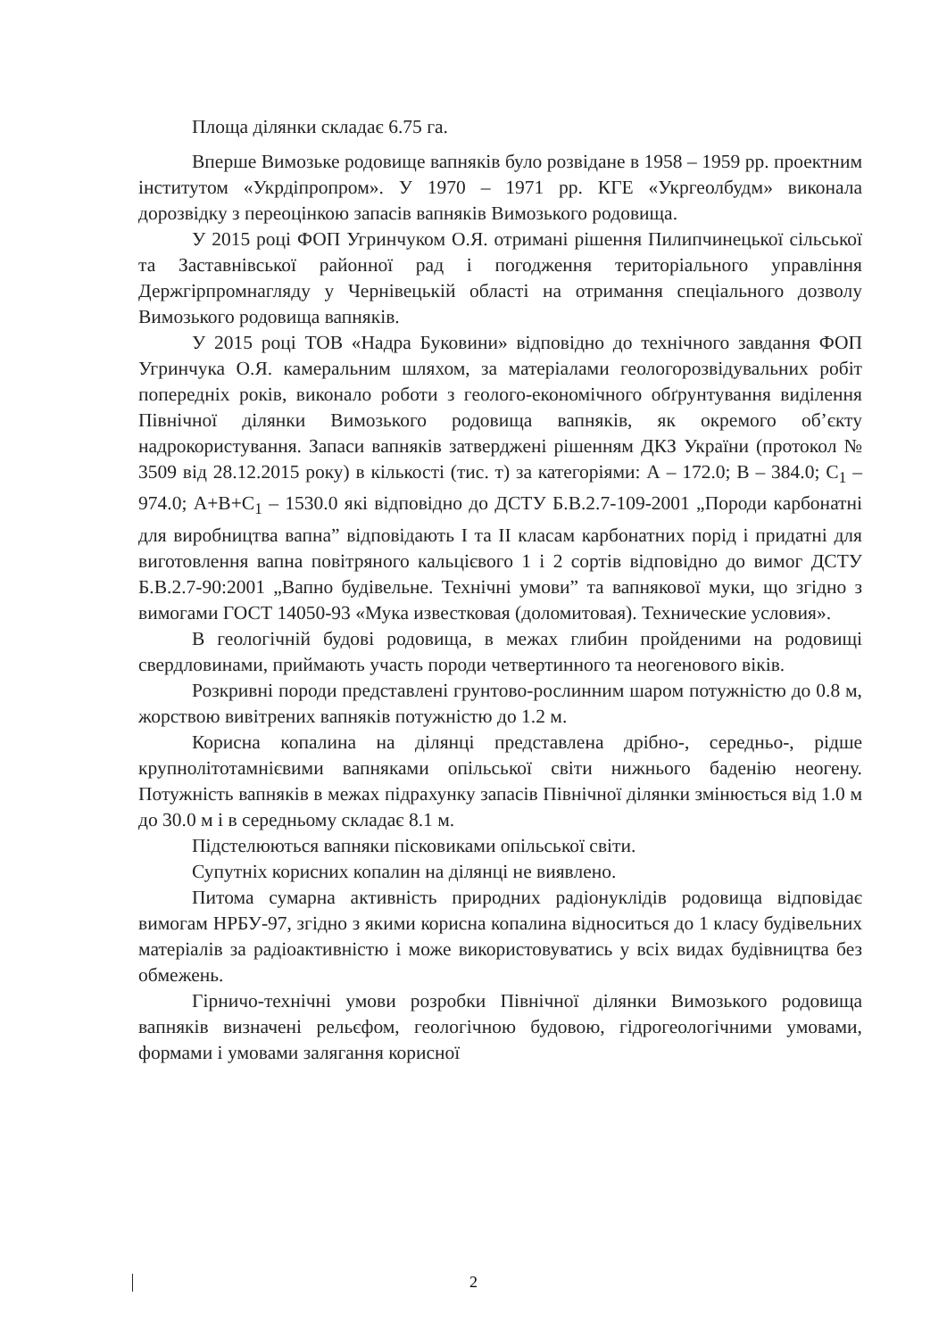Площа ділянки складає 6.75 га.
Вперше Вимозьке родовище вапняків було розвідане в 1958 – 1959 рр. проектним інститутом «Укрдіпропром». У 1970 – 1971 рр. КГЕ «Укргеолбудм» виконала дорозвідку з переоцінкою запасів вапняків Вимозького родовища.
У 2015 році ФОП Угринчуком О.Я. отримані рішення Пилипчинецької сільської та Заставнівської районної рад і погодження територіального управління Держгірпромнагляду у Чернівецькій області на отримання спеціального дозволу Вимозького родовища вапняків.
У 2015 році ТОВ «Надра Буковини» відповідно до технічного завдання ФОП Угринчука О.Я. камеральним шляхом, за матеріалами геологорозвідувальних робіт попередніх років, виконало роботи з геолого-економічного обґрунтування виділення Північної ділянки Вимозького родовища вапняків, як окремого об’єкту надрокористування. Запаси вапняків затверджені рішенням ДКЗ України (протокол № 3509 від 28.12.2015 року) в кількості (тис. т) за категоріями: А – 172.0; В – 384.0; С<sub>1</sub> – 974.0; А+В+С<sub>1</sub> – 1530.0 які відповідно до ДСТУ Б.В.2.7-109-2001 „Породи карбонатні для виробництва вапна” відповідають І та ІІ класам карбонатних порід і придатні для виготовлення вапна повітряного кальцієвого 1 і 2 сортів відповідно до вимог ДСТУ Б.В.2.7-90:2001 „Вапно будівельне. Технічні умови” та вапнякової муки, що згідно з вимогами ГОСТ 14050-93 «Мука известковая (доломитовая). Технические условия».
В геологічній будові родовища, в межах глибин пройденими на родовищі свердловинами, приймають участь породи четвертинного та неогенового віків.
Розкривні породи представлені грунтово-рослинним шаром потужністю до 0.8 м, жорствою вивітрених вапняків потужністю до 1.2 м.
Корисна копалина на ділянці представлена дрібно-, середньо-, рідше крупнолітотамнієвими вапняками опільської світи нижнього баденію неогену. Потужність вапняків в межах підрахунку запасів Північної ділянки змінюється від 1.0 м до 30.0 м і в середньому складає 8.1 м.
Підстелюються вапняки пісковиками опільської світи.
Супутніх корисних копалин на ділянці не виявлено.
Питома сумарна активність природних радіонуклідів родовища відповідає вимогам НРБУ-97, згідно з якими корисна копалина відноситься до 1 класу будівельних матеріалів за радіоактивністю і може використовуватись у всіх видах будівництва без обмежень.
Гірничо-технічні умови розробки Північної ділянки Вимозького родовища вапняків визначені рельєфом, геологічною будовою, гідрогеологічними умовами, формами і умовами залягання корисної
2